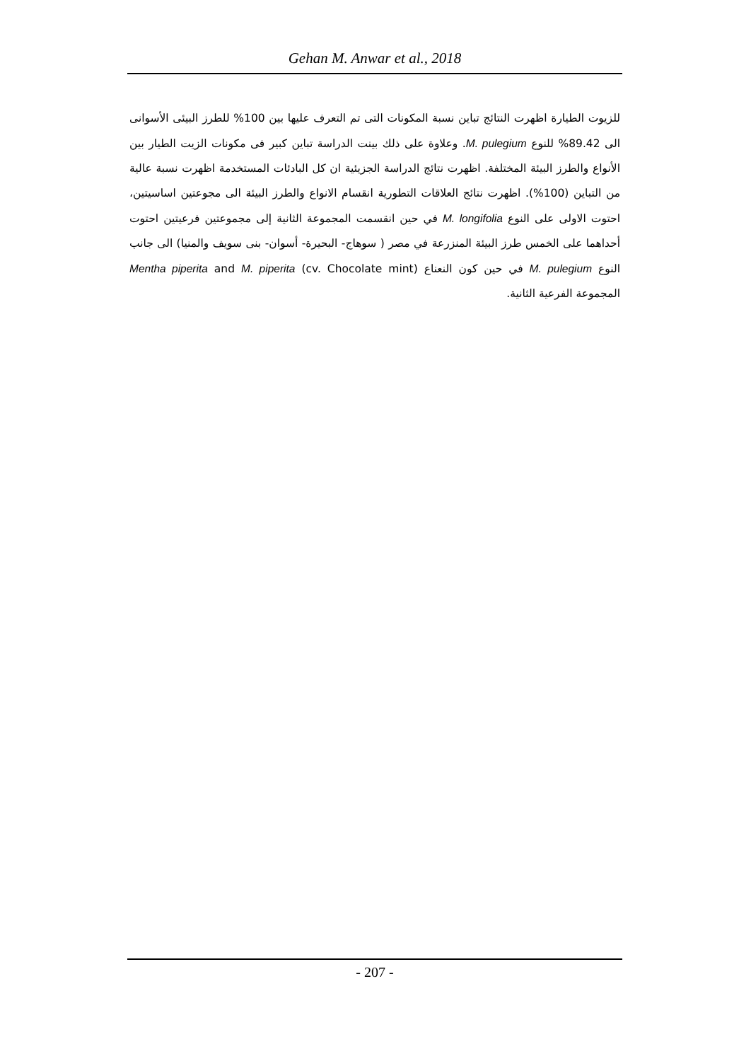Gehan M. Anwar et al., 2018
للزيوت الطيارة اظهرت النتائج تباين نسبة المكونات التى تم التعرف عليها بين 100% للطرز البيئى الأسوانى الى 89.42% للنوع M. pulegium. وعلاوة على ذلك بينت الدراسة تباين كبير فى مكونات الزيت الطيار بين الأنواع والطرز البيئة المختلفة. اظهرت نتائج الدراسة الجزيئية ان كل البادئات المستخدمة اظهرت نسبة عالية من التباين (100%). اظهرت نتائج العلاقات التطورية انقسام الانواع والطرز البيئة الى مجوعتين اساسيتين، احتوت الاولى على النوع M. longifolia في حين انقسمت المجموعة الثانية إلى مجموعتين فرعيتين احتوت أحداهما على الخمس طرز البيئة المنزرعة في مصر ( سوهاج- البحيرة- أسوان- بنى سويف والمنيا) الى جانب النوع M. pulegium في حين كون النعناع Mentha piperita and M. piperita (cv. Chocolate mint) المجموعة الفرعية الثانية.
- 207 -